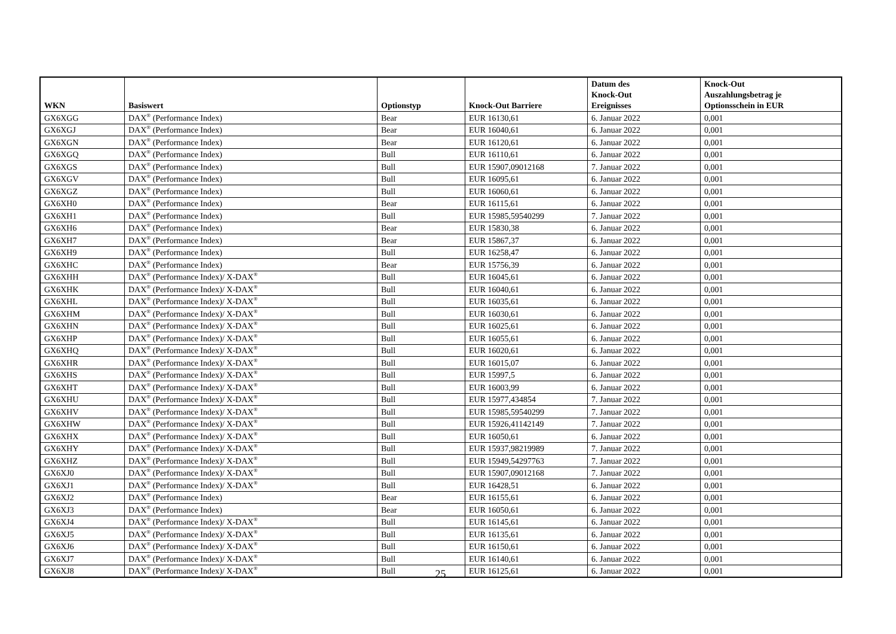| WKN | Basiswert | Optionstyp | Knock-Out Barriere | Datum des Knock-Out Ereignisses | Knock-Out Auszahlungsbetrag je Optionsschein in EUR |
| --- | --- | --- | --- | --- | --- |
| GX6XGG | DAX<sup>®</sup> (Performance Index) | Bear | EUR 16130,61 | 6. Januar 2022 | 0,001 |
| GX6XGJ | DAX<sup>®</sup> (Performance Index) | Bear | EUR 16040,61 | 6. Januar 2022 | 0,001 |
| GX6XGN | DAX<sup>®</sup> (Performance Index) | Bear | EUR 16120,61 | 6. Januar 2022 | 0,001 |
| GX6XGQ | DAX<sup>®</sup> (Performance Index) | Bull | EUR 16110,61 | 6. Januar 2022 | 0,001 |
| GX6XGS | DAX<sup>®</sup> (Performance Index) | Bull | EUR 15907,09012168 | 7. Januar 2022 | 0,001 |
| GX6XGV | DAX<sup>®</sup> (Performance Index) | Bull | EUR 16095,61 | 6. Januar 2022 | 0,001 |
| GX6XGZ | DAX<sup>®</sup> (Performance Index) | Bull | EUR 16060,61 | 6. Januar 2022 | 0,001 |
| GX6XH0 | DAX<sup>®</sup> (Performance Index) | Bear | EUR 16115,61 | 6. Januar 2022 | 0,001 |
| GX6XH1 | DAX<sup>®</sup> (Performance Index) | Bull | EUR 15985,59540299 | 7. Januar 2022 | 0,001 |
| GX6XH6 | DAX<sup>®</sup> (Performance Index) | Bear | EUR 15830,38 | 6. Januar 2022 | 0,001 |
| GX6XH7 | DAX<sup>®</sup> (Performance Index) | Bear | EUR 15867,37 | 6. Januar 2022 | 0,001 |
| GX6XH9 | DAX<sup>®</sup> (Performance Index) | Bull | EUR 16258,47 | 6. Januar 2022 | 0,001 |
| GX6XHC | DAX<sup>®</sup> (Performance Index) | Bear | EUR 15756,39 | 6. Januar 2022 | 0,001 |
| GX6XHH | DAX<sup>®</sup> (Performance Index)/ X-DAX<sup>®</sup> | Bull | EUR 16045,61 | 6. Januar 2022 | 0,001 |
| GX6XHK | DAX<sup>®</sup> (Performance Index)/ X-DAX<sup>®</sup> | Bull | EUR 16040,61 | 6. Januar 2022 | 0,001 |
| GX6XHL | DAX<sup>®</sup> (Performance Index)/ X-DAX<sup>®</sup> | Bull | EUR 16035,61 | 6. Januar 2022 | 0,001 |
| GX6XHM | DAX<sup>®</sup> (Performance Index)/ X-DAX<sup>®</sup> | Bull | EUR 16030,61 | 6. Januar 2022 | 0,001 |
| GX6XHN | DAX<sup>®</sup> (Performance Index)/ X-DAX<sup>®</sup> | Bull | EUR 16025,61 | 6. Januar 2022 | 0,001 |
| GX6XHP | DAX<sup>®</sup> (Performance Index)/ X-DAX<sup>®</sup> | Bull | EUR 16055,61 | 6. Januar 2022 | 0,001 |
| GX6XHQ | DAX<sup>®</sup> (Performance Index)/ X-DAX<sup>®</sup> | Bull | EUR 16020,61 | 6. Januar 2022 | 0,001 |
| GX6XHR | DAX<sup>®</sup> (Performance Index)/ X-DAX<sup>®</sup> | Bull | EUR 16015,07 | 6. Januar 2022 | 0,001 |
| GX6XHS | DAX<sup>®</sup> (Performance Index)/ X-DAX<sup>®</sup> | Bull | EUR 15997,5 | 6. Januar 2022 | 0,001 |
| GX6XHT | DAX<sup>®</sup> (Performance Index)/ X-DAX<sup>®</sup> | Bull | EUR 16003,99 | 6. Januar 2022 | 0,001 |
| GX6XHU | DAX<sup>®</sup> (Performance Index)/ X-DAX<sup>®</sup> | Bull | EUR 15977,434854 | 7. Januar 2022 | 0,001 |
| GX6XHV | DAX<sup>®</sup> (Performance Index)/ X-DAX<sup>®</sup> | Bull | EUR 15985,59540299 | 7. Januar 2022 | 0,001 |
| GX6XHW | DAX<sup>®</sup> (Performance Index)/ X-DAX<sup>®</sup> | Bull | EUR 15926,41142149 | 7. Januar 2022 | 0,001 |
| GX6XHX | DAX<sup>®</sup> (Performance Index)/ X-DAX<sup>®</sup> | Bull | EUR 16050,61 | 6. Januar 2022 | 0,001 |
| GX6XHY | DAX<sup>®</sup> (Performance Index)/ X-DAX<sup>®</sup> | Bull | EUR 15937,98219989 | 7. Januar 2022 | 0,001 |
| GX6XHZ | DAX<sup>®</sup> (Performance Index)/ X-DAX<sup>®</sup> | Bull | EUR 15949,54297763 | 7. Januar 2022 | 0,001 |
| GX6XJ0 | DAX<sup>®</sup> (Performance Index)/ X-DAX<sup>®</sup> | Bull | EUR 15907,09012168 | 7. Januar 2022 | 0,001 |
| GX6XJ1 | DAX<sup>®</sup> (Performance Index)/ X-DAX<sup>®</sup> | Bull | EUR 16428,51 | 6. Januar 2022 | 0,001 |
| GX6XJ2 | DAX<sup>®</sup> (Performance Index) | Bear | EUR 16155,61 | 6. Januar 2022 | 0,001 |
| GX6XJ3 | DAX<sup>®</sup> (Performance Index) | Bear | EUR 16050,61 | 6. Januar 2022 | 0,001 |
| GX6XJ4 | DAX<sup>®</sup> (Performance Index)/ X-DAX<sup>®</sup> | Bull | EUR 16145,61 | 6. Januar 2022 | 0,001 |
| GX6XJ5 | DAX<sup>®</sup> (Performance Index)/ X-DAX<sup>®</sup> | Bull | EUR 16135,61 | 6. Januar 2022 | 0,001 |
| GX6XJ6 | DAX<sup>®</sup> (Performance Index)/ X-DAX<sup>®</sup> | Bull | EUR 16150,61 | 6. Januar 2022 | 0,001 |
| GX6XJ7 | DAX<sup>®</sup> (Performance Index)/ X-DAX<sup>®</sup> | Bull | EUR 16140,61 | 6. Januar 2022 | 0,001 |
| GX6XJ8 | DAX<sup>®</sup> (Performance Index)/ X-DAX<sup>®</sup> | Bull | EUR 16125,61 | 6. Januar 2022 | 0,001 |
25